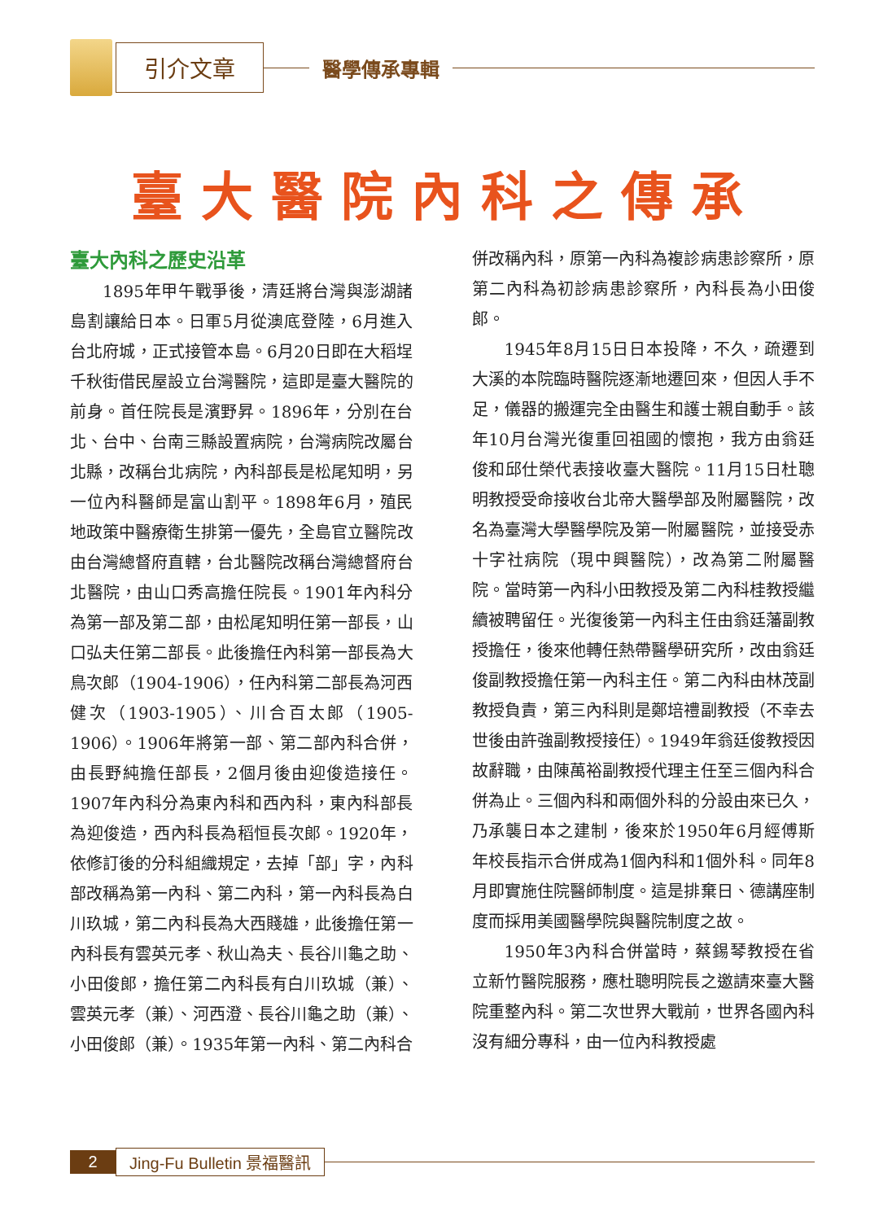引介文章
醫學傳承專輯
臺大醫院內科之傳承
臺大內科之歷史沿革
1895年甲午戰爭後，清廷將台灣與澎湖諸島割讓給日本。日軍5月從澳底登陸，6月進入台北府城，正式接管本島。6月20日即在大稻埕千秋街借民屋設立台灣醫院，這即是臺大醫院的前身。首任院長是濱野昇。1896年，分別在台北、台中、台南三縣設置病院，台灣病院改屬台北縣，改稱台北病院，內科部長是松尾知明，另一位內科醫師是富山割平。1898年6月，殖民地政策中醫療衛生排第一優先，全島官立醫院改由台灣總督府直轄，台北醫院改稱台灣總督府台北醫院，由山口秀高擔任院長。1901年內科分為第一部及第二部，由松尾知明任第一部長，山口弘夫任第二部長。此後擔任內科第一部長為大鳥次郎（1904-1906），任內科第二部長為河西健次（1903-1905）、川合百太郎（1905-1906）。1906年將第一部、第二部內科合併，由長野純擔任部長，2個月後由迎俊造接任。1907年內科分為東內科和西內科，東內科部長為迎俊造，西內科長為稻恒長次郎。1920年，依修訂後的分科組織規定，去掉「部」字，內科部改稱為第一內科、第二內科，第一內科長為白川玖城，第二內科長為大西賤雄，此後擔任第一內科長有雲英元孝、秋山為夫、長谷川龜之助、小田俊郎，擔任第二內科長有白川玖城（兼）、雲英元孝（兼）、河西澄、長谷川龜之助（兼）、小田俊郎（兼）。1935年第一內科、第二內科合併改稱內科，原第一內科為複診病患診察所，原第二內科為初診病患診察所，內科長為小田俊郎。
1945年8月15日日本投降，不久，疏遷到大溪的本院臨時醫院逐漸地遷回來，但因人手不足，儀器的搬運完全由醫生和護士親自動手。該年10月台灣光復重回祖國的懷抱，我方由翁廷俊和邱仕榮代表接收臺大醫院。11月15日杜聰明教授受命接收台北帝大醫學部及附屬醫院，改名為臺灣大學醫學院及第一附屬醫院，並接受赤十字社病院（現中興醫院），改為第二附屬醫院。當時第一內科小田教授及第二內科桂教授繼續被聘留任。光復後第一內科主任由翁廷藩副教授擔任，後來他轉任熱帶醫學研究所，改由翁廷俊副教授擔任第一內科主任。第二內科由林茂副教授負責，第三內科則是鄭培禮副教授（不幸去世後由許強副教授接任）。1949年翁廷俊教授因故辭職，由陳萬裕副教授代理主任至三個內科合併為止。三個內科和兩個外科的分設由來已久，乃承襲日本之建制，後來於1950年6月經傅斯年校長指示合併成為1個內科和1個外科。同年8月即實施住院醫師制度。這是排棄日、德講座制度而採用美國醫學院與醫院制度之故。
1950年3內科合併當時，蔡錫琴教授在省立新竹醫院服務，應杜聰明院長之邀請來臺大醫院重整內科。第二次世界大戰前，世界各國內科沒有細分專科，由一位內科教授處
2 Jing-Fu Bulletin 景福醫訊